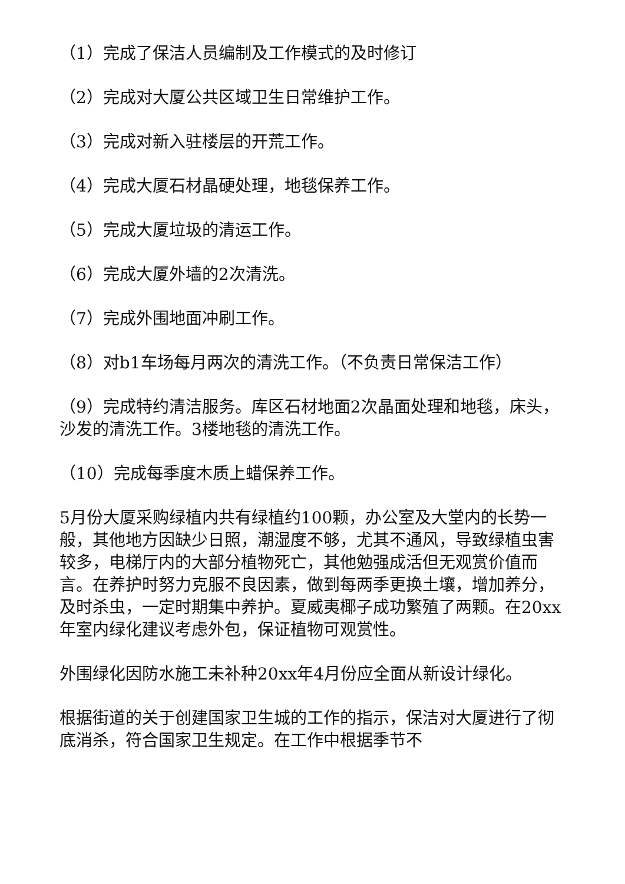（1）完成了保洁人员编制及工作模式的及时修订
（2）完成对大厦公共区域卫生日常维护工作。
（3）完成对新入驻楼层的开荒工作。
（4）完成大厦石材晶硬处理，地毯保养工作。
（5）完成大厦垃圾的清运工作。
（6）完成大厦外墙的2次清洗。
（7）完成外围地面冲刷工作。
（8）对b1车场每月两次的清洗工作。（不负责日常保洁工作）
（9）完成特约清洁服务。库区石材地面2次晶面处理和地毯，床头，沙发的清洗工作。3楼地毯的清洗工作。
（10）完成每季度木质上蜡保养工作。
5月份大厦采购绿植内共有绿植约100颗，办公室及大堂内的长势一般，其他地方因缺少日照，潮湿度不够，尤其不通风，导致绿植虫害较多，电梯厅内的大部分植物死亡，其他勉强成活但无观赏价值而言。在养护时努力克服不良因素，做到每两季更换土壤，增加养分，及时杀虫，一定时期集中养护。夏威夷椰子成功繁殖了两颗。在20xx年室内绿化建议考虑外包，保证植物可观赏性。
外围绿化因防水施工未补种20xx年4月份应全面从新设计绿化。
根据街道的关于创建国家卫生城的工作的指示，保洁对大厦进行了彻底消杀，符合国家卫生规定。在工作中根据季节不